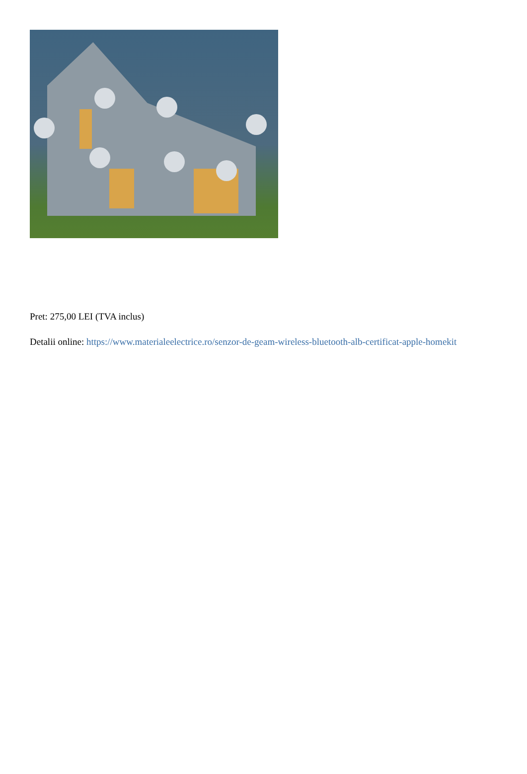Pret: 275,00 LEI (TVA inclus)
Detalii online: https://www.materialeelectrice.ro/senzor-de-geam-wireless-bluetooth-alb-certificat-apple-homekit